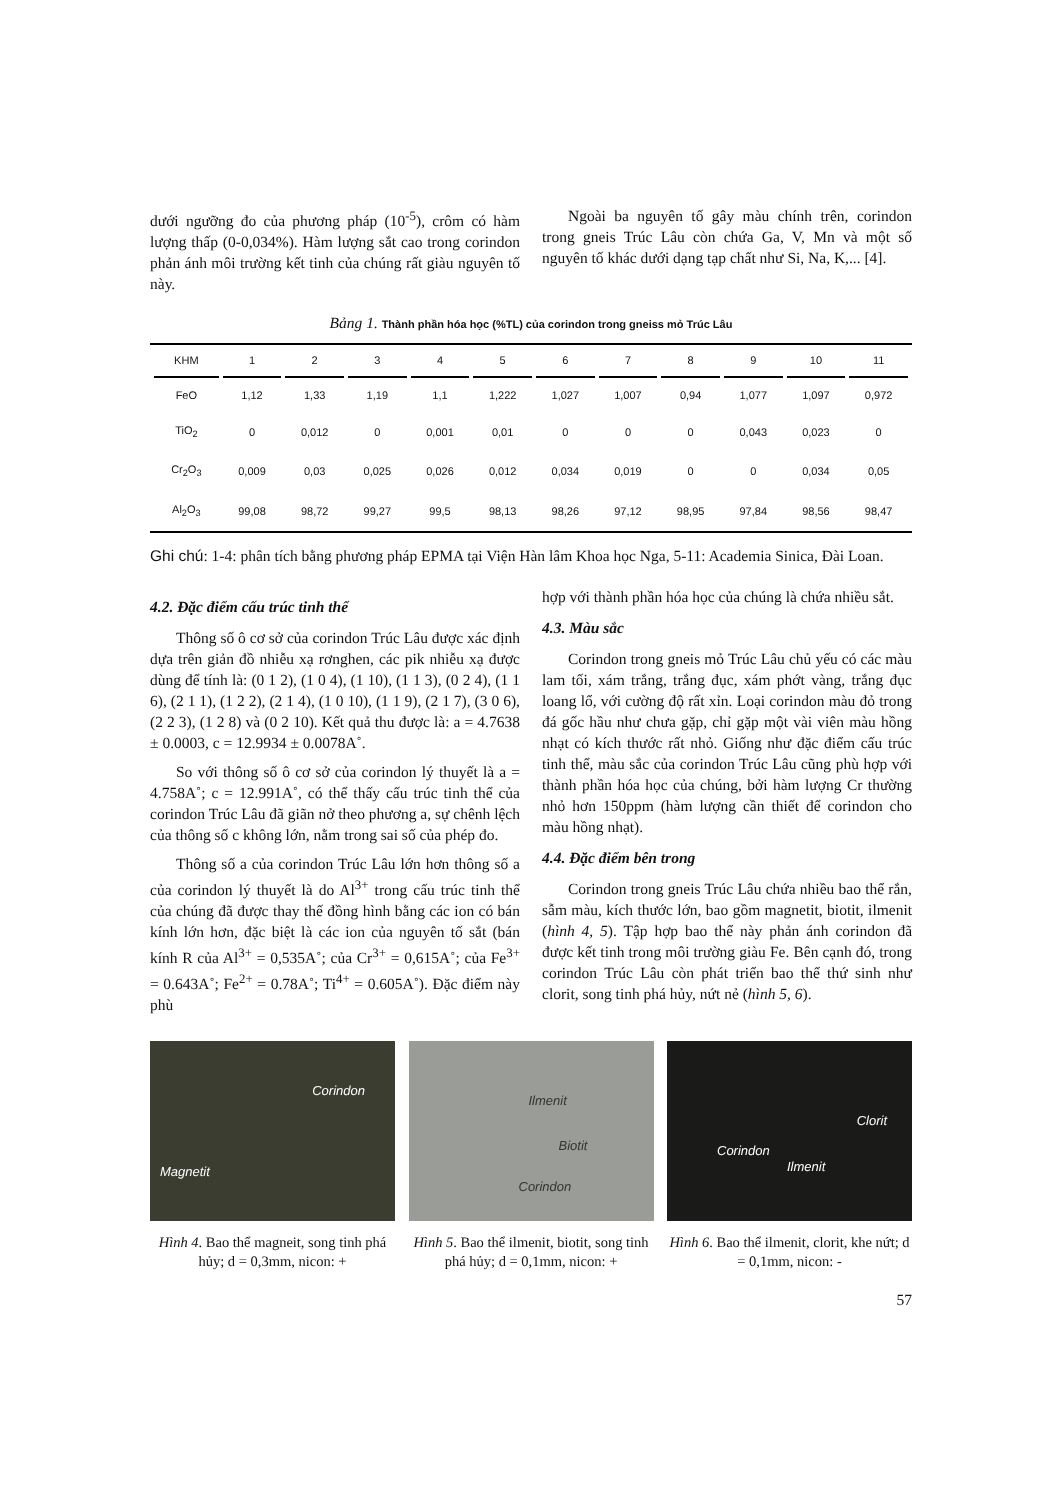dưới ngưỡng đo của phương pháp (10<sup>-5</sup>), crôm có hàm lượng thấp (0-0,034%). Hàm lượng sắt cao trong corindon phản ánh môi trường kết tinh của chúng rất giàu nguyên tố này.
Ngoài ba nguyên tố gây màu chính trên, corindon trong gneis Trúc Lâu còn chứa Ga, V, Mn và một số nguyên tố khác dưới dạng tạp chất như Si, Na, K,... [4].
Bảng 1. Thành phần hóa học (%TL) của corindon trong gneiss mỏ Trúc Lâu
| KHM | 1 | 2 | 3 | 4 | 5 | 6 | 7 | 8 | 9 | 10 | 11 |
| --- | --- | --- | --- | --- | --- | --- | --- | --- | --- | --- | --- |
| FeO | 1,12 | 1,33 | 1,19 | 1,1 | 1,222 | 1,027 | 1,007 | 0,94 | 1,077 | 1,097 | 0,972 |
| TiO<sub>2</sub> | 0 | 0,012 | 0 | 0,001 | 0,01 | 0 | 0 | 0 | 0,043 | 0,023 | 0 |
| Cr<sub>2</sub>O<sub>3</sub> | 0,009 | 0,03 | 0,025 | 0,026 | 0,012 | 0,034 | 0,019 | 0 | 0 | 0,034 | 0,05 |
| Al<sub>2</sub>O<sub>3</sub> | 99,08 | 98,72 | 99,27 | 99,5 | 98,13 | 98,26 | 97,12 | 98,95 | 97,84 | 98,56 | 98,47 |
Ghi chú: 1-4: phân tích bằng phương pháp EPMA tại Viện Hàn lâm Khoa học Nga, 5-11: Academia Sinica, Đài Loan.
4.2. Đặc điểm cấu trúc tinh thể
Thông số ô cơ sở của corindon Trúc Lâu được xác định dựa trên giản đồ nhiễu xạ rơnghen, các pik nhiễu xạ được dùng để tính là: (0 1 2), (1 0 4), (1 10), (1 1 3), (0 2 4), (1 1 6), (2 1 1), (1 2 2), (2 1 4), (1 0 10), (1 1 9), (2 1 7), (3 0 6), (2 2 3), (1 2 8) và (0 2 10). Kết quả thu được là: a = 4.7638 ± 0.0003, c = 12.9934 ± 0.0078A˚.
So với thông số ô cơ sở của corindon lý thuyết là a = 4.758A˚; c = 12.991A˚, có thể thấy cấu trúc tinh thể của corindon Trúc Lâu đã giãn nở theo phương a, sự chênh lệch của thông số c không lớn, nằm trong sai số của phép đo.
Thông số a của corindon Trúc Lâu lớn hơn thông số a của corindon lý thuyết là do Al<sup>3+</sup> trong cấu trúc tinh thể của chúng đã được thay thế đồng hình bằng các ion có bán kính lớn hơn, đặc biệt là các ion của nguyên tố sắt (bán kính R của Al<sup>3+</sup> = 0,535A˚; của Cr<sup>3+</sup> = 0,615A˚; của Fe<sup>3+</sup> = 0.643A˚; Fe<sup>2+</sup> = 0.78A˚; Ti<sup>4+</sup> = 0.605A˚). Đặc điểm này phù
hợp với thành phần hóa học của chúng là chứa nhiều sắt.
4.3. Màu sắc
Corindon trong gneis mỏ Trúc Lâu chủ yếu có các màu lam tối, xám trắng, trắng đục, xám phớt vàng, trắng đục loang lổ, với cường độ rất xỉn. Loại corindon màu đỏ trong đá gốc hầu như chưa gặp, chỉ gặp một vài viên màu hồng nhạt có kích thước rất nhỏ. Giống như đặc điểm cấu trúc tinh thể, màu sắc của corindon Trúc Lâu cũng phù hợp với thành phần hóa học của chúng, bởi hàm lượng Cr thường nhỏ hơn 150ppm (hàm lượng cần thiết để corindon cho màu hồng nhạt).
4.4. Đặc điểm bên trong
Corindon trong gneis Trúc Lâu chứa nhiều bao thể rắn, sẫm màu, kích thước lớn, bao gồm magnetit, biotit, ilmenit (hình 4, 5). Tập hợp bao thể này phản ánh corindon đã được kết tinh trong môi trường giàu Fe. Bên cạnh đó, trong corindon Trúc Lâu còn phát triển bao thể thứ sinh như clorit, song tinh phá hủy, nứt nẻ (hình 5, 6).
Corindon
Magnetit
Hình 4. Bao thể magneit, song tinh phá hủy; d = 0,3mm, nicon: +
Ilmenit
Biotit
Corindon
Hình 5. Bao thể ilmenit, biotit, song tinh phá hủy; d = 0,1mm, nicon: +
Clorit
Corindon
Ilmenit
Hình 6. Bao thể ilmenit, clorit, khe nứt; d = 0,1mm, nicon: -
57